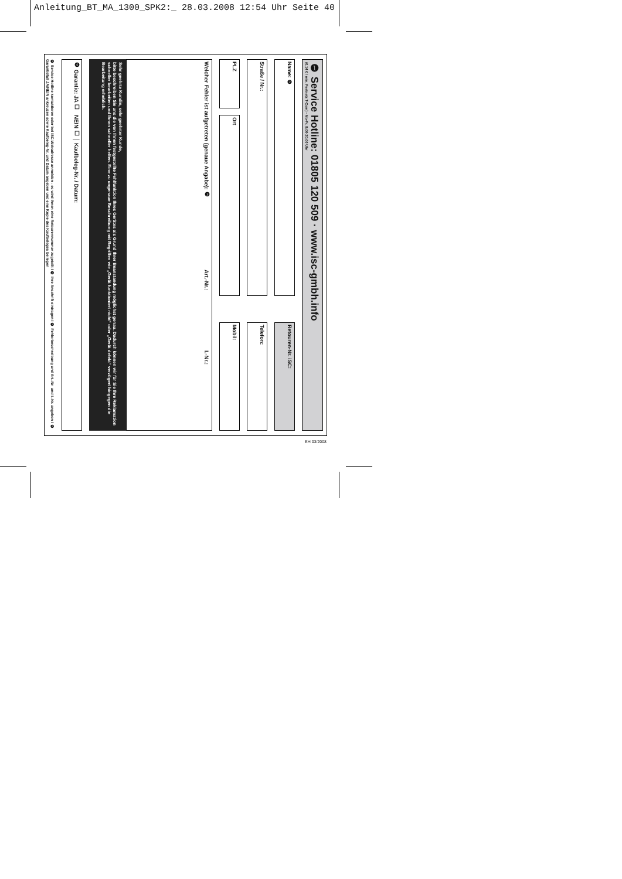Anleitung_BT_MA_1300_SPK2:_ 28.03.2008 12:54 Uhr Seite 40
❶ Service Hotline: 01805 120 509 · www.isc-gmbh.info
(0,14 € / min. Festnetz T-Com) - Mo-Fr. 8:00-20:00 Uhr
Name: ❷
Retouren-Nr. iSC:
Straße / Nr.:
Telefon:
PLZ
Ort
Mobil:
Welcher Fehler ist aufgetreten (genaue Angabe): ❸ Art.-Nr.: I.-Nr.:
Sehr geehrte Kundin, sehr geehrter Kunde,
bitte beschreiben Sie uns die von Ihnen festgestellte Fehlfunktion Ihres Gerätes als Grund Ihrer Beanstandung möglichst genau. Dadurch können wir für Sie Ihre Reklamation schneller bearbeiten und Ihnen schneller helfen. Eine zu ungenaue Beschreibung mit Begriffen wie „Gerät funktioniert nicht“ oder „Gerät defekt“ verzögert hingegen die Bearbeitung erheblich.
❹ Garantie: JA ☐ NEIN ☐ │ Kaufbeleg-Nr. / Datum:
❶ Service Hotline kontaktieren oder bei iSC-Webadresse anmelden - es wird Ihnen eine Retourennummer zugeteilt I ❷ Ihre Anschrift eintragen I ❸ Fehlerbeschreibung und Art.-Nr. und I.-Nr. angeben I ❹ Garantiefall JA/NEIN ankreuzen sowie Kaufbeleg-Nr. und Datum angeben und eine Kopie des Kaufbeleges beilegen
EH 03/2008